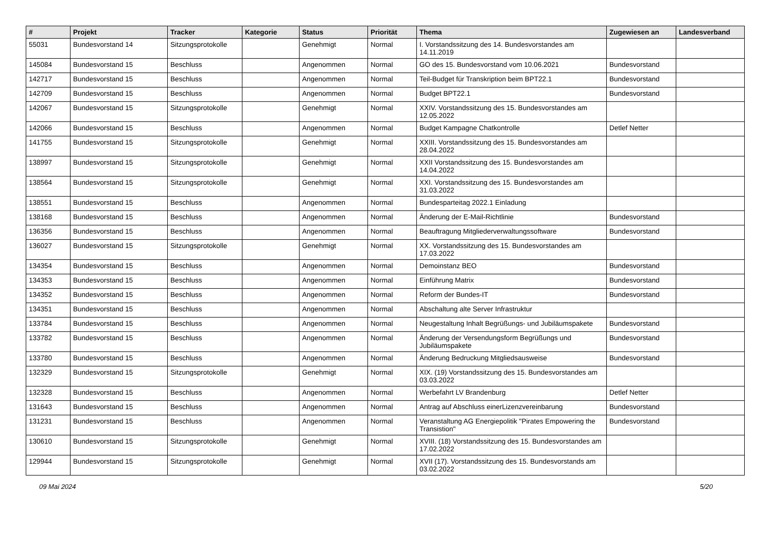| # | Projekt | Tracker | Kategorie | Status | Priorität | Thema | Zugewiesen an | Landesverband |
| --- | --- | --- | --- | --- | --- | --- | --- | --- |
| 55031 | Bundesvorstand 14 | Sitzungsprotokolle | | Genehmigt | Normal | I. Vorstandssitzung des 14. Bundesvorstandes am 14.11.2019 | | |
| 145084 | Bundesvorstand 15 | Beschluss | | Angenommen | Normal | GO des 15. Bundesvorstand vom 10.06.2021 | Bundesvorstand | |
| 142717 | Bundesvorstand 15 | Beschluss | | Angenommen | Normal | Teil-Budget für Transkription beim BPT22.1 | Bundesvorstand | |
| 142709 | Bundesvorstand 15 | Beschluss | | Angenommen | Normal | Budget BPT22.1 | Bundesvorstand | |
| 142067 | Bundesvorstand 15 | Sitzungsprotokolle | | Genehmigt | Normal | XXIV. Vorstandssitzung des 15. Bundesvorstandes am 12.05.2022 | | |
| 142066 | Bundesvorstand 15 | Beschluss | | Angenommen | Normal | Budget Kampagne Chatkontrolle | Detlef Netter | |
| 141755 | Bundesvorstand 15 | Sitzungsprotokolle | | Genehmigt | Normal | XXIII. Vorstandssitzung des 15. Bundesvorstandes am 28.04.2022 | | |
| 138997 | Bundesvorstand 15 | Sitzungsprotokolle | | Genehmigt | Normal | XXII Vorstandssitzung des 15. Bundesvorstandes am 14.04.2022 | | |
| 138564 | Bundesvorstand 15 | Sitzungsprotokolle | | Genehmigt | Normal | XXI. Vorstandssitzung des 15. Bundesvorstandes am 31.03.2022 | | |
| 138551 | Bundesvorstand 15 | Beschluss | | Angenommen | Normal | Bundesparteitag 2022.1 Einladung | | |
| 138168 | Bundesvorstand 15 | Beschluss | | Angenommen | Normal | Änderung der E-Mail-Richtlinie | Bundesvorstand | |
| 136356 | Bundesvorstand 15 | Beschluss | | Angenommen | Normal | Beauftragung Mitgliederverwaltungssoftware | Bundesvorstand | |
| 136027 | Bundesvorstand 15 | Sitzungsprotokolle | | Genehmigt | Normal | XX. Vorstandssitzung des 15. Bundesvorstandes am 17.03.2022 | | |
| 134354 | Bundesvorstand 15 | Beschluss | | Angenommen | Normal | Demoinstanz BEO | Bundesvorstand | |
| 134353 | Bundesvorstand 15 | Beschluss | | Angenommen | Normal | Einführung Matrix | Bundesvorstand | |
| 134352 | Bundesvorstand 15 | Beschluss | | Angenommen | Normal | Reform der Bundes-IT | Bundesvorstand | |
| 134351 | Bundesvorstand 15 | Beschluss | | Angenommen | Normal | Abschaltung alte Server Infrastruktur | | |
| 133784 | Bundesvorstand 15 | Beschluss | | Angenommen | Normal | Neugestaltung Inhalt Begrüßungs- und Jubiläumspakete | Bundesvorstand | |
| 133782 | Bundesvorstand 15 | Beschluss | | Angenommen | Normal | Änderung der Versendungsform Begrüßungs und Jubiläumspakete | Bundesvorstand | |
| 133780 | Bundesvorstand 15 | Beschluss | | Angenommen | Normal | Änderung Bedruckung Mitgliedsausweise | Bundesvorstand | |
| 132329 | Bundesvorstand 15 | Sitzungsprotokolle | | Genehmigt | Normal | XIX. (19) Vorstandssitzung des 15. Bundesvorstandes am 03.03.2022 | | |
| 132328 | Bundesvorstand 15 | Beschluss | | Angenommen | Normal | Werbefahrt LV Brandenburg | Detlef Netter | |
| 131643 | Bundesvorstand 15 | Beschluss | | Angenommen | Normal | Antrag auf Abschluss einerLizenzvereinbarung | Bundesvorstand | |
| 131231 | Bundesvorstand 15 | Beschluss | | Angenommen | Normal | Veranstaltung AG Energiepolitik "Pirates Empowering the Transistion" | Bundesvorstand | |
| 130610 | Bundesvorstand 15 | Sitzungsprotokolle | | Genehmigt | Normal | XVIII. (18) Vorstandssitzung des 15. Bundesvorstandes am 17.02.2022 | | |
| 129944 | Bundesvorstand 15 | Sitzungsprotokolle | | Genehmigt | Normal | XVII (17). Vorstandssitzung des 15. Bundesvorstands am 03.02.2022 | | |
09 Mai 2024 5/20